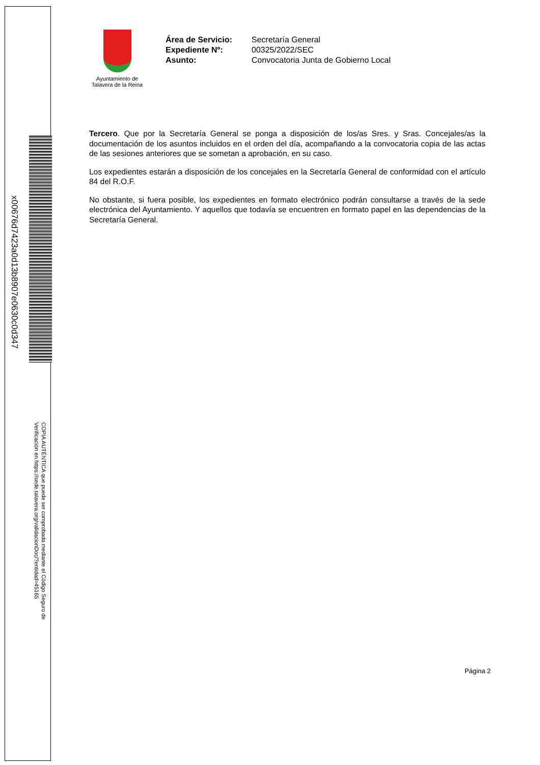x00676d7423a0d13b8907e0630c0d347
COPIA AUTÉNTICA que puede ser comprobada mediante el Código Seguro de
Verificación en https://sede.talavera.org/validacionDoc/?entidad=45165
Ayuntamiento de
Talavera de la Reina
| Área de Servicio: | Secretaría General |
| Expediente Nº: | 00325/2022/SEC |
| Asunto: | Convocatoria Junta de Gobierno Local |
Tercero. Que por la Secretaría General se ponga a disposición de los/as Sres. y Sras. Concejales/as la documentación de los asuntos incluidos en el orden del día, acompañando a la convocatoria copia de las actas de las sesiones anteriores que se sometan a aprobación, en su caso.
Los expedientes estarán a disposición de los concejales en la Secretaría General de conformidad con el artículo 84 del R.O.F.
No obstante, si fuera posible, los expedientes en formato electrónico podrán consultarse a través de la sede electrónica del Ayuntamiento. Y aquellos que todavía se encuentren en formato papel en las dependencias de la Secretaría General.
Página 2